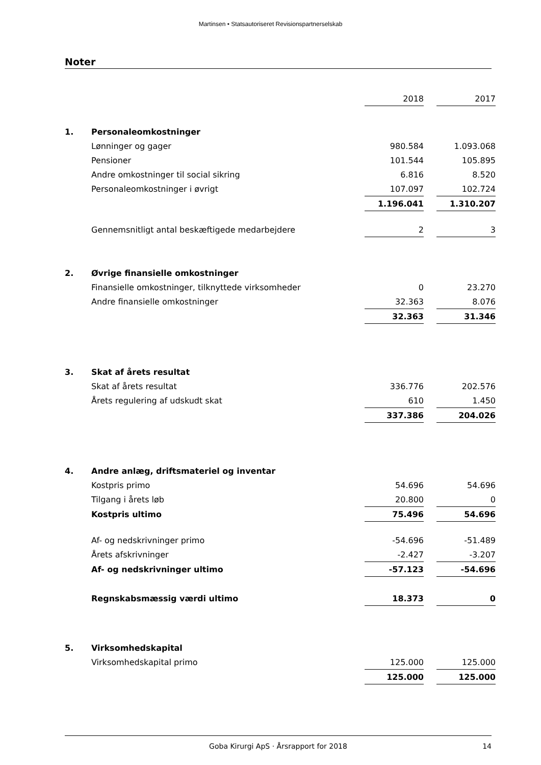Martinsen • Statsautoriseret Revisionspartnerselskab
Noter
| | | 2018 | | 2017 |
| 1. | Personaleomkostninger | | | |
| | Lønninger og gager | 980.584 | | 1.093.068 |
| | Pensioner | 101.544 | | 105.895 |
| | Andre omkostninger til social sikring | 6.816 | | 8.520 |
| | Personaleomkostninger i øvrigt | 107.097 | | 102.724 |
| | | 1.196.041 | | 1.310.207 |
| | Gennemsnitligt antal beskæftigede medarbejdere | 2 | | 3 |
| 2. | Øvrige finansielle omkostninger | | | |
| | Finansielle omkostninger, tilknyttede virksomheder | 0 | | 23.270 |
| | Andre finansielle omkostninger | 32.363 | | 8.076 |
| | | 32.363 | | 31.346 |
| 3. | Skat af årets resultat | | | |
| | Skat af årets resultat | 336.776 | | 202.576 |
| | Årets regulering af udskudt skat | 610 | | 1.450 |
| | | 337.386 | | 204.026 |
| 4. | Andre anlæg, driftsmateriel og inventar | | | |
| | Kostpris primo | 54.696 | | 54.696 |
| | Tilgang i årets løb | 20.800 | | 0 |
| | Kostpris ultimo | 75.496 | | 54.696 |
| | Af- og nedskrivninger primo | -54.696 | | -51.489 |
| | Årets afskrivninger | -2.427 | | -3.207 |
| | Af- og nedskrivninger ultimo | -57.123 | | -54.696 |
| | Regnskabsmæssig værdi ultimo | 18.373 | | 0 |
| 5. | Virksomhedskapital | | | |
| | Virksomhedskapital primo | 125.000 | | 125.000 |
| | | 125.000 | | 125.000 |
Goba Kirurgi ApS · Årsrapport for 2018
14